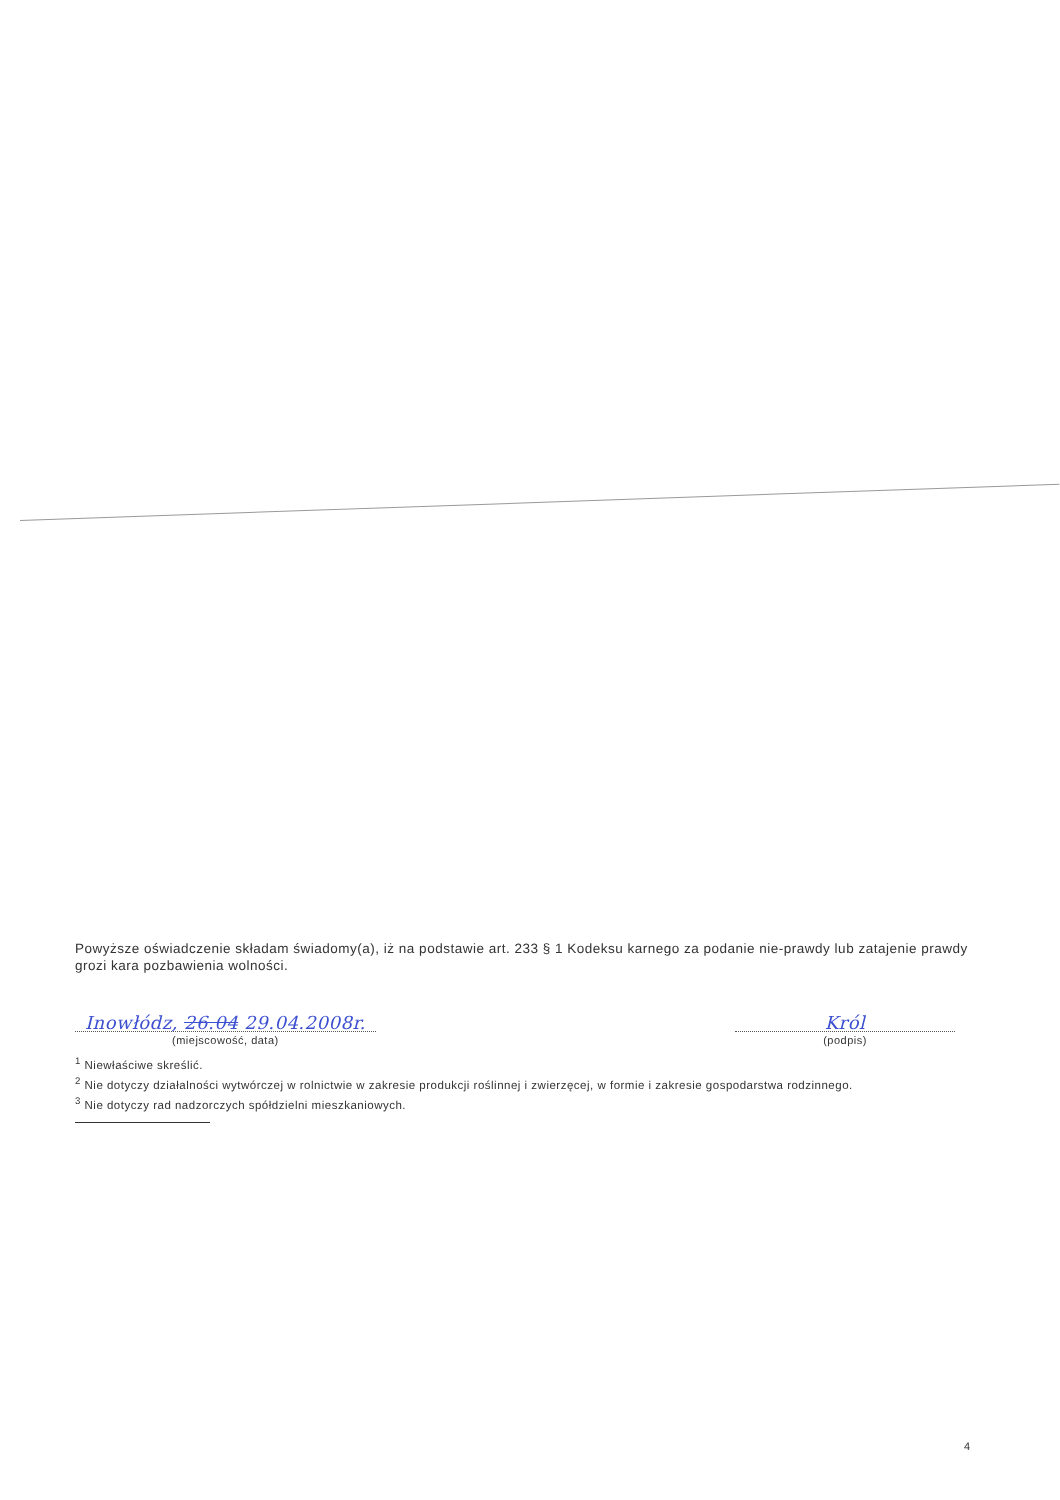Powyższe oświadczenie składam świadomy(a), iż na podstawie art. 233 § 1 Kodeksu karnego za podanie nie-prawdy lub zatajenie prawdy grozi kara pozbawienia wolności.
Inowłódz, 26.04 29.04.2008r.
(miejscowość, data)
Król
(podpis)
<sup>1</sup> Niewłaściwe skreślić.
<sup>2</sup> Nie dotyczy działalności wytwórczej w rolnictwie w zakresie produkcji roślinnej i zwierzęcej, w formie i zakresie gospodarstwa rodzinnego.
<sup>3</sup> Nie dotyczy rad nadzorczych spółdzielni mieszkaniowych.
4